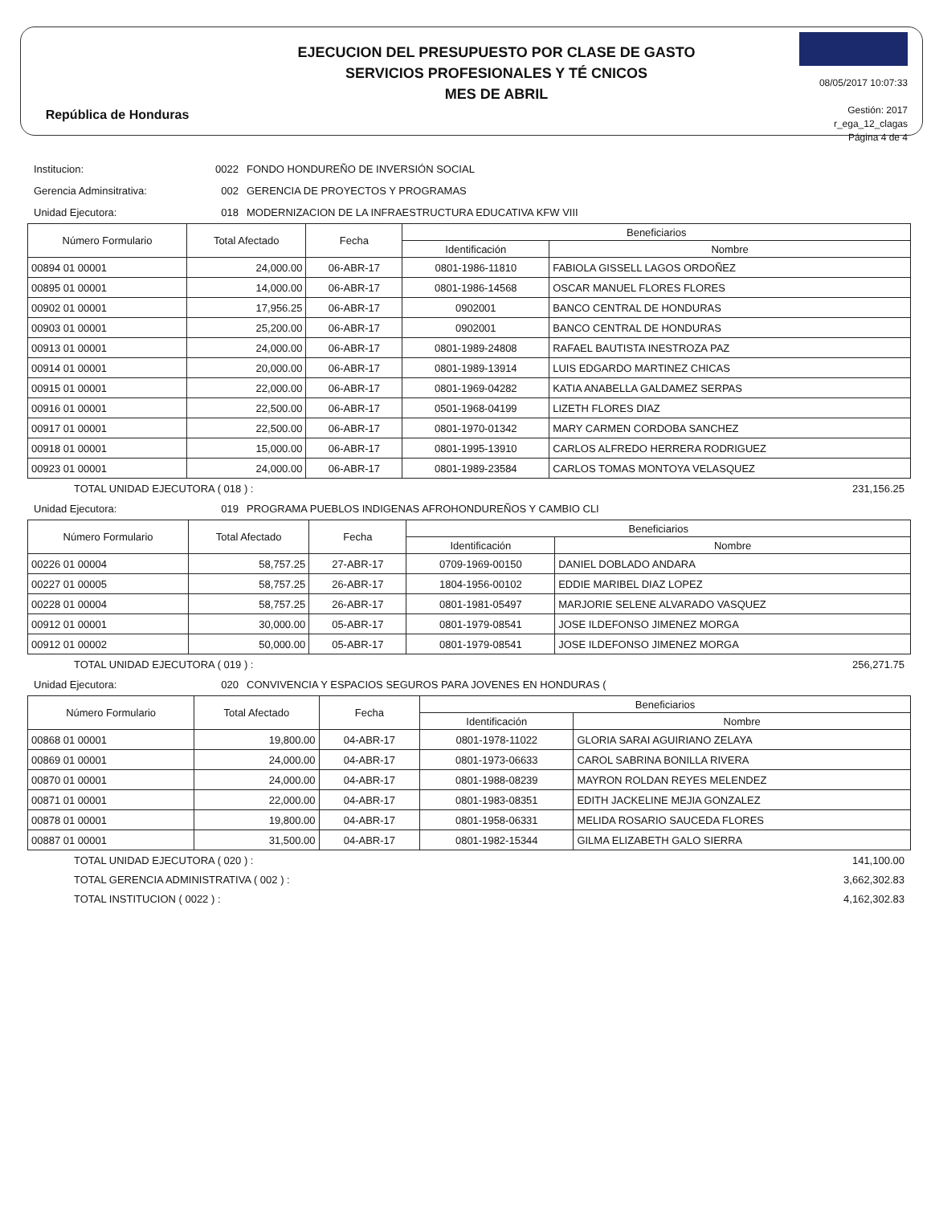República de Honduras
EJECUCION DEL PRESUPUESTO POR CLASE DE GASTO
SERVICIOS PROFESIONALES Y TÉ CNICOS
MES DE ABRIL
08/05/2017 10:07:33
Gestión: 2017
r_ega_12_clagas
Página 4 de 4
Institucion: 0022 FONDO HONDUREÑO DE INVERSIÓN SOCIAL
Gerencia Adminsitrativa: 002 GERENCIA DE PROYECTOS Y PROGRAMAS
Unidad Ejecutora: 018 MODERNIZACION DE LA INFRAESTRUCTURA EDUCATIVA KFW VIII
| Número Formulario | Total Afectado | Fecha | Beneficiarios | |
| --- | --- | --- | --- | --- |
| | | | Identificación | Nombre |
| 00894 01 00001 | 24,000.00 | 06-ABR-17 | 0801-1986-11810 | FABIOLA GISSELL LAGOS ORDOÑEZ |
| 00895 01 00001 | 14,000.00 | 06-ABR-17 | 0801-1986-14568 | OSCAR MANUEL FLORES FLORES |
| 00902 01 00001 | 17,956.25 | 06-ABR-17 | 0902001 | BANCO CENTRAL DE HONDURAS |
| 00903 01 00001 | 25,200.00 | 06-ABR-17 | 0902001 | BANCO CENTRAL DE HONDURAS |
| 00913 01 00001 | 24,000.00 | 06-ABR-17 | 0801-1989-24808 | RAFAEL BAUTISTA INESTROZA PAZ |
| 00914 01 00001 | 20,000.00 | 06-ABR-17 | 0801-1989-13914 | LUIS EDGARDO MARTINEZ CHICAS |
| 00915 01 00001 | 22,000.00 | 06-ABR-17 | 0801-1969-04282 | KATIA ANABELLA GALDAMEZ SERPAS |
| 00916 01 00001 | 22,500.00 | 06-ABR-17 | 0501-1968-04199 | LIZETH FLORES DIAZ |
| 00917 01 00001 | 22,500.00 | 06-ABR-17 | 0801-1970-01342 | MARY CARMEN CORDOBA SANCHEZ |
| 00918 01 00001 | 15,000.00 | 06-ABR-17 | 0801-1995-13910 | CARLOS ALFREDO HERRERA RODRIGUEZ |
| 00923 01 00001 | 24,000.00 | 06-ABR-17 | 0801-1989-23584 | CARLOS TOMAS MONTOYA VELASQUEZ |
TOTAL UNIDAD EJECUTORA ( 018 ) : 231,156.25
Unidad Ejecutora: 019 PROGRAMA PUEBLOS INDIGENAS AFROHONDUREÑOS Y CAMBIO CLI
| Número Formulario | Total Afectado | Fecha | Beneficiarios | |
| --- | --- | --- | --- | --- |
| | | | Identificación | Nombre |
| 00226 01 00004 | 58,757.25 | 27-ABR-17 | 0709-1969-00150 | DANIEL DOBLADO ANDARA |
| 00227 01 00005 | 58,757.25 | 26-ABR-17 | 1804-1956-00102 | EDDIE MARIBEL DIAZ LOPEZ |
| 00228 01 00004 | 58,757.25 | 26-ABR-17 | 0801-1981-05497 | MARJORIE SELENE ALVARADO VASQUEZ |
| 00912 01 00001 | 30,000.00 | 05-ABR-17 | 0801-1979-08541 | JOSE ILDEFONSO JIMENEZ MORGA |
| 00912 01 00002 | 50,000.00 | 05-ABR-17 | 0801-1979-08541 | JOSE ILDEFONSO JIMENEZ MORGA |
TOTAL UNIDAD EJECUTORA ( 019 ) : 256,271.75
Unidad Ejecutora: 020 CONVIVENCIA Y ESPACIOS SEGUROS PARA JOVENES EN HONDURAS (
| Número Formulario | Total Afectado | Fecha | Beneficiarios | |
| --- | --- | --- | --- | --- |
| | | | Identificación | Nombre |
| 00868 01 00001 | 19,800.00 | 04-ABR-17 | 0801-1978-11022 | GLORIA SARAI AGUIRIANO ZELAYA |
| 00869 01 00001 | 24,000.00 | 04-ABR-17 | 0801-1973-06633 | CAROL SABRINA BONILLA RIVERA |
| 00870 01 00001 | 24,000.00 | 04-ABR-17 | 0801-1988-08239 | MAYRON ROLDAN REYES MELENDEZ |
| 00871 01 00001 | 22,000.00 | 04-ABR-17 | 0801-1983-08351 | EDITH JACKELINE MEJIA GONZALEZ |
| 00878 01 00001 | 19,800.00 | 04-ABR-17 | 0801-1958-06331 | MELIDA ROSARIO SAUCEDA FLORES |
| 00887 01 00001 | 31,500.00 | 04-ABR-17 | 0801-1982-15344 | GILMA ELIZABETH GALO SIERRA |
TOTAL UNIDAD EJECUTORA ( 020 ) : 141,100.00
TOTAL GERENCIA ADMINISTRATIVA ( 002 ) : 3,662,302.83
TOTAL INSTITUCION ( 0022 ) : 4,162,302.83